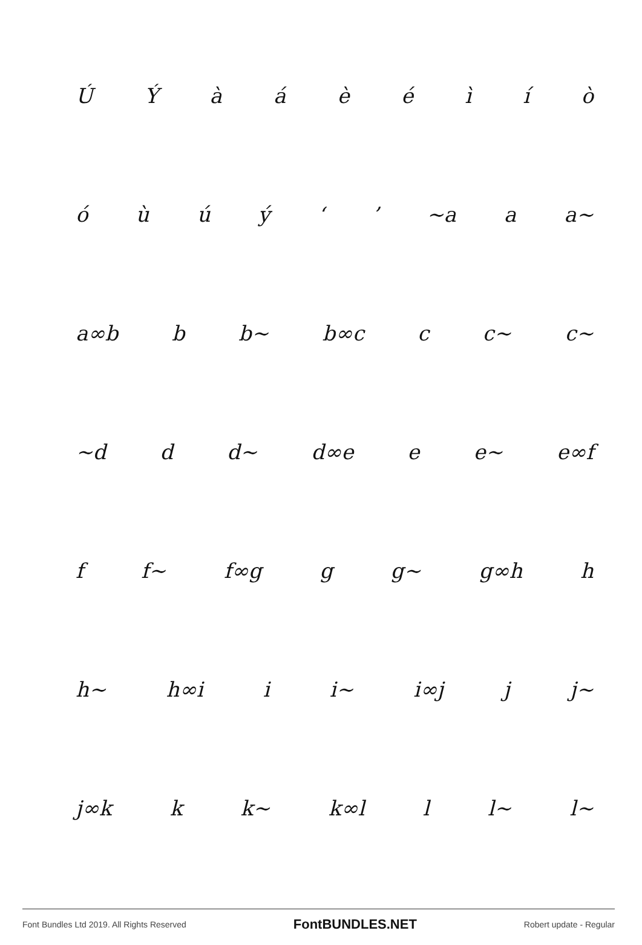ÚÝàáèéìíò
óùúý ‘’ ~a a a~
a∞b b b~ b∞c c c~ c~
~d d d~ d∞e e e~ e∞f
f f~ f∞g g g~ g∞h h
h~ h∞i i i~ i∞j j j~
j∞k k k~ k∞l l l~ l~
Font Bundles Ltd 2019. All Rights Reserved FontBUNDLES.NET Robert update - Regular